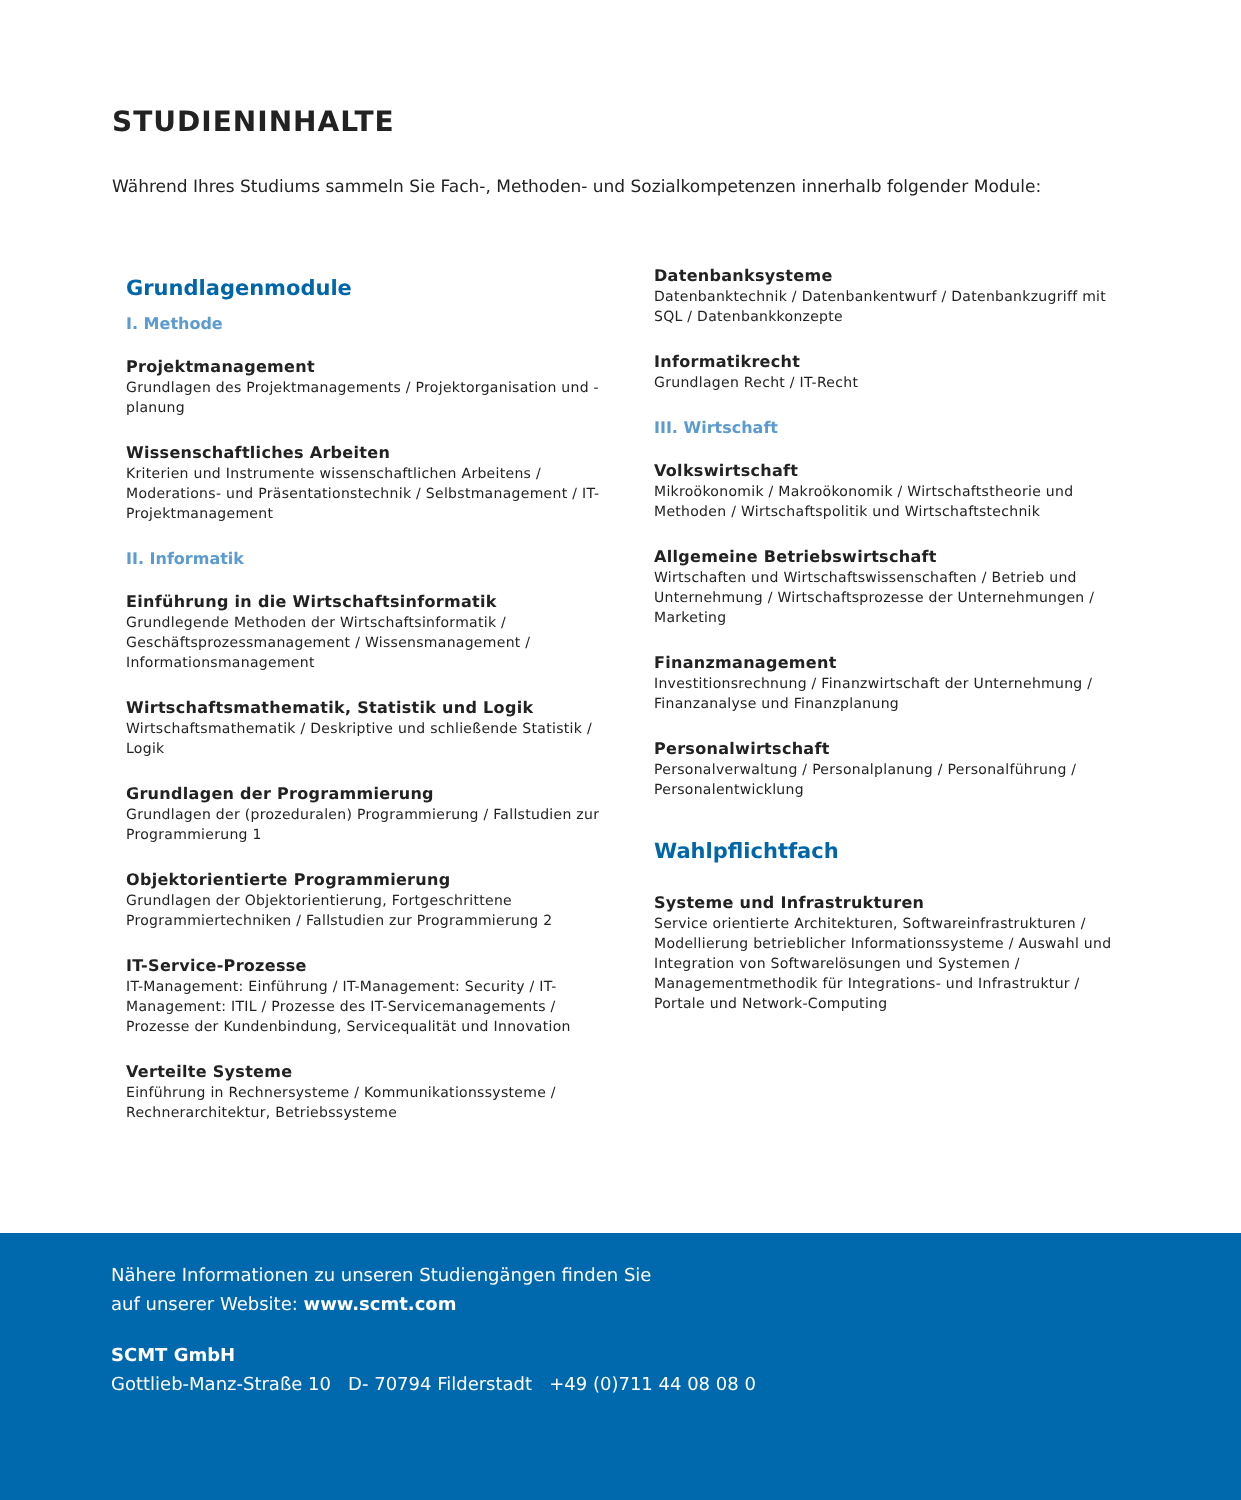STUDIENINHALTE
Während Ihres Studiums sammeln Sie Fach-, Methoden- und Sozialkompetenzen innerhalb folgender Module:
Grundlagenmodule
I. Methode
Projektmanagement
Grundlagen des Projektmanagements / Projektorganisation und -planung
Wissenschaftliches Arbeiten
Kriterien und Instrumente wissenschaftlichen Arbeitens / Moderations- und Präsentationstechnik / Selbstmanagement / IT- Projektmanagement
II. Informatik
Einführung in die Wirtschaftsinformatik
Grundlegende Methoden der Wirtschaftsinformatik / Geschäftsprozessmanagement / Wissensmanagement / Informationsmanagement
Wirtschaftsmathematik, Statistik und Logik
Wirtschaftsmathematik / Deskriptive und schließende Statistik / Logik
Grundlagen der Programmierung
Grundlagen der (prozeduralen) Programmierung / Fallstudien zur Programmierung 1
Objektorientierte Programmierung
Grundlagen der Objektorientierung, Fortgeschrittene Programmiertechniken / Fallstudien zur Programmierung 2
IT-Service-Prozesse
IT-Management: Einführung / IT-Management: Security / IT-Management: ITIL / Prozesse des IT-Servicemanagements / Prozesse der Kundenbindung, Servicequalität und Innovation
Verteilte Systeme
Einführung in Rechnersysteme / Kommunikationssysteme / Rechnerarchitektur, Betriebssysteme
Datenbanksysteme
Datenbanktechnik / Datenbankentwurf / Datenbankzugriff mit SQL / Datenbankkonzepte
Informatikrecht
Grundlagen Recht / IT-Recht
III. Wirtschaft
Volkswirtschaft
Mikroökonomik / Makroökonomik / Wirtschaftstheorie und Methoden / Wirtschaftspolitik und Wirtschaftstechnik
Allgemeine Betriebswirtschaft
Wirtschaften und Wirtschaftswissenschaften / Betrieb und Unternehmung / Wirtschaftsprozesse der Unternehmungen / Marketing
Finanzmanagement
Investitionsrechnung / Finanzwirtschaft der Unternehmung / Finanzanalyse und Finanzplanung
Personalwirtschaft
Personalverwaltung / Personalplanung / Personalführung / Personalentwicklung
Wahlpflichtfach
Systeme und Infrastrukturen
Service orientierte Architekturen, Softwareinfrastrukturen / Modellierung betrieblicher Informationssysteme / Auswahl und Integration von Softwarelösungen und Systemen / Managementmethodik für Integrations- und Infrastruktur / Portale und Network-Computing
Nähere Informationen zu unseren Studiengängen finden Sie
auf unserer Website: www.scmt.com
SCMT GmbH
Gottlieb-Manz-Straße 10 D- 70794 Filderstadt +49 (0)711 44 08 08 0